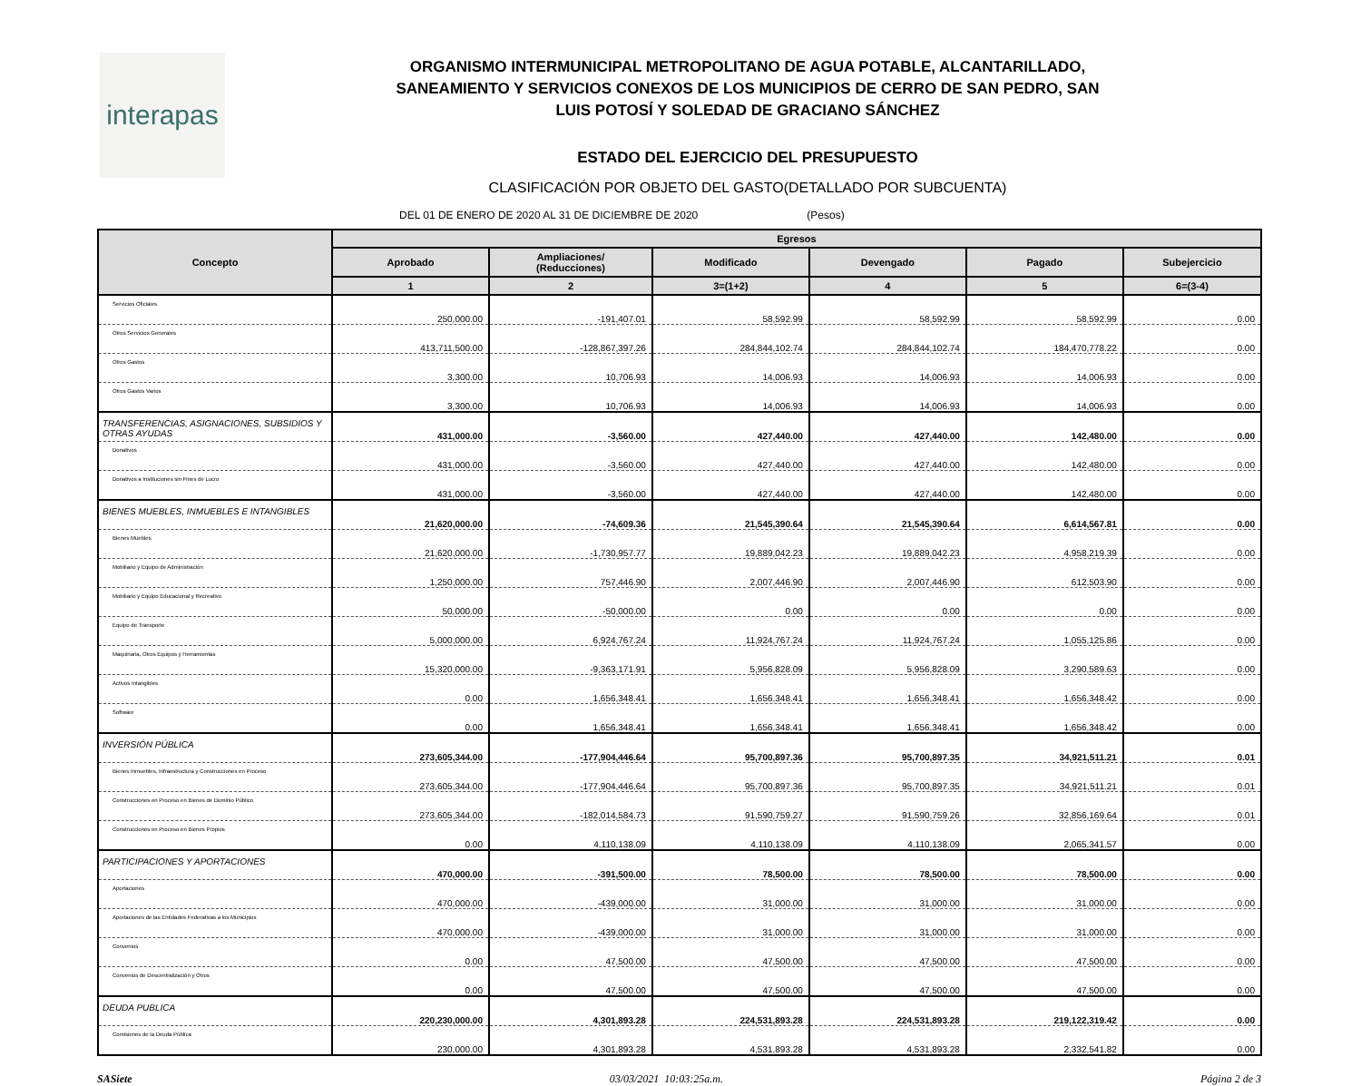interapas
ORGANISMO INTERMUNICIPAL METROPOLITANO DE AGUA POTABLE, ALCANTARILLADO,
SANEAMIENTO Y SERVICIOS CONEXOS DE LOS MUNICIPIOS DE CERRO DE SAN PEDRO, SAN
LUIS POTOSÍ Y SOLEDAD DE GRACIANO SÁNCHEZ
ESTADO DEL EJERCICIO DEL PRESUPUESTO
CLASIFICACIÓN POR OBJETO DEL GASTO(DETALLADO POR SUBCUENTA)
DEL 01 DE ENERO DE 2020 AL 31 DE DICIEMBRE DE 2020 (Pesos)
| Concepto | Egresos | | | | | |
| --- | --- | --- | --- | --- | --- | --- |
| | Aprobado | Ampliaciones/ (Reducciones) | Modificado | Devengado | Pagado | Subejercicio |
| | 1 | 2 | 3=(1+2) | 4 | 5 | 6=(3-4) |
| Servicios Oficiales | 250,000.00 | -191,407.01 | 58,592.99 | 58,592.99 | 58,592.99 | 0.00 |
| Otros Servicios Generales | 413,711,500.00 | -128,867,397.26 | 284,844,102.74 | 284,844,102.74 | 184,470,778.22 | 0.00 |
| Otros Gastos | 3,300.00 | 10,706.93 | 14,006.93 | 14,006.93 | 14,006.93 | 0.00 |
| Otros Gastos Varios | 3,300.00 | 10,706.93 | 14,006.93 | 14,006.93 | 14,006.93 | 0.00 |
| TRANSFERENCIAS, ASIGNACIONES, SUBSIDIOS Y OTRAS AYUDAS | 431,000.00 | -3,560.00 | 427,440.00 | 427,440.00 | 142,480.00 | 0.00 |
| Donativos | 431,000.00 | -3,560.00 | 427,440.00 | 427,440.00 | 142,480.00 | 0.00 |
| Donativos a Instituciones sin Fines de Lucro | 431,000.00 | -3,560.00 | 427,440.00 | 427,440.00 | 142,480.00 | 0.00 |
| BIENES MUEBLES, INMUEBLES E INTANGIBLES | 21,620,000.00 | -74,609.36 | 21,545,390.64 | 21,545,390.64 | 6,614,567.81 | 0.00 |
| Bienes Muebles | 21,620,000.00 | -1,730,957.77 | 19,889,042.23 | 19,889,042.23 | 4,958,219.39 | 0.00 |
| Mobiliario y Equipo de Administración | 1,250,000.00 | 757,446.90 | 2,007,446.90 | 2,007,446.90 | 612,503.90 | 0.00 |
| Mobiliario y Equipo Educacional y Recreativo | 50,000.00 | -50,000.00 | 0.00 | 0.00 | 0.00 | 0.00 |
| Equipo de Transporte | 5,000,000.00 | 6,924,767.24 | 11,924,767.24 | 11,924,767.24 | 1,055,125.86 | 0.00 |
| Maquinaria, Otros Equipos y Herramientas | 15,320,000.00 | -9,363,171.91 | 5,956,828.09 | 5,956,828.09 | 3,290,589.63 | 0.00 |
| Activos Intangibles | 0.00 | 1,656,348.41 | 1,656,348.41 | 1,656,348.41 | 1,656,348.42 | 0.00 |
| Software | 0.00 | 1,656,348.41 | 1,656,348.41 | 1,656,348.41 | 1,656,348.42 | 0.00 |
| INVERSIÓN PÚBLICA | 273,605,344.00 | -177,904,446.64 | 95,700,897.36 | 95,700,897.35 | 34,921,511.21 | 0.01 |
| Bienes Inmuebles, Infraestructura y Construcciones en Proceso | 273,605,344.00 | -177,904,446.64 | 95,700,897.36 | 95,700,897.35 | 34,921,511.21 | 0.01 |
| Construcciones en Proceso en Bienes de Dominio Público | 273,605,344.00 | -182,014,584.73 | 91,590,759.27 | 91,590,759.26 | 32,856,169.64 | 0.01 |
| Construcciones en Proceso en Bienes Propios | 0.00 | 4,110,138.09 | 4,110,138.09 | 4,110,138.09 | 2,065,341.57 | 0.00 |
| PARTICIPACIONES Y APORTACIONES | 470,000.00 | -391,500.00 | 78,500.00 | 78,500.00 | 78,500.00 | 0.00 |
| Aportaciones | 470,000.00 | -439,000.00 | 31,000.00 | 31,000.00 | 31,000.00 | 0.00 |
| Aportaciones de las Entidades Federativas a los Municipios | 470,000.00 | -439,000.00 | 31,000.00 | 31,000.00 | 31,000.00 | 0.00 |
| Convenios | 0.00 | 47,500.00 | 47,500.00 | 47,500.00 | 47,500.00 | 0.00 |
| Convenios de Descentralización y Otros | 0.00 | 47,500.00 | 47,500.00 | 47,500.00 | 47,500.00 | 0.00 |
| DEUDA PUBLICA | 220,230,000.00 | 4,301,893.28 | 224,531,893.28 | 224,531,893.28 | 219,122,319.42 | 0.00 |
| Comisiones de la Deuda Pública | 230,000.00 | 4,301,893.28 | 4,531,893.28 | 4,531,893.28 | 2,332,541.82 | 0.00 |
SASiete 03/03/2021 10:03:25a.m. Página 2 de 3